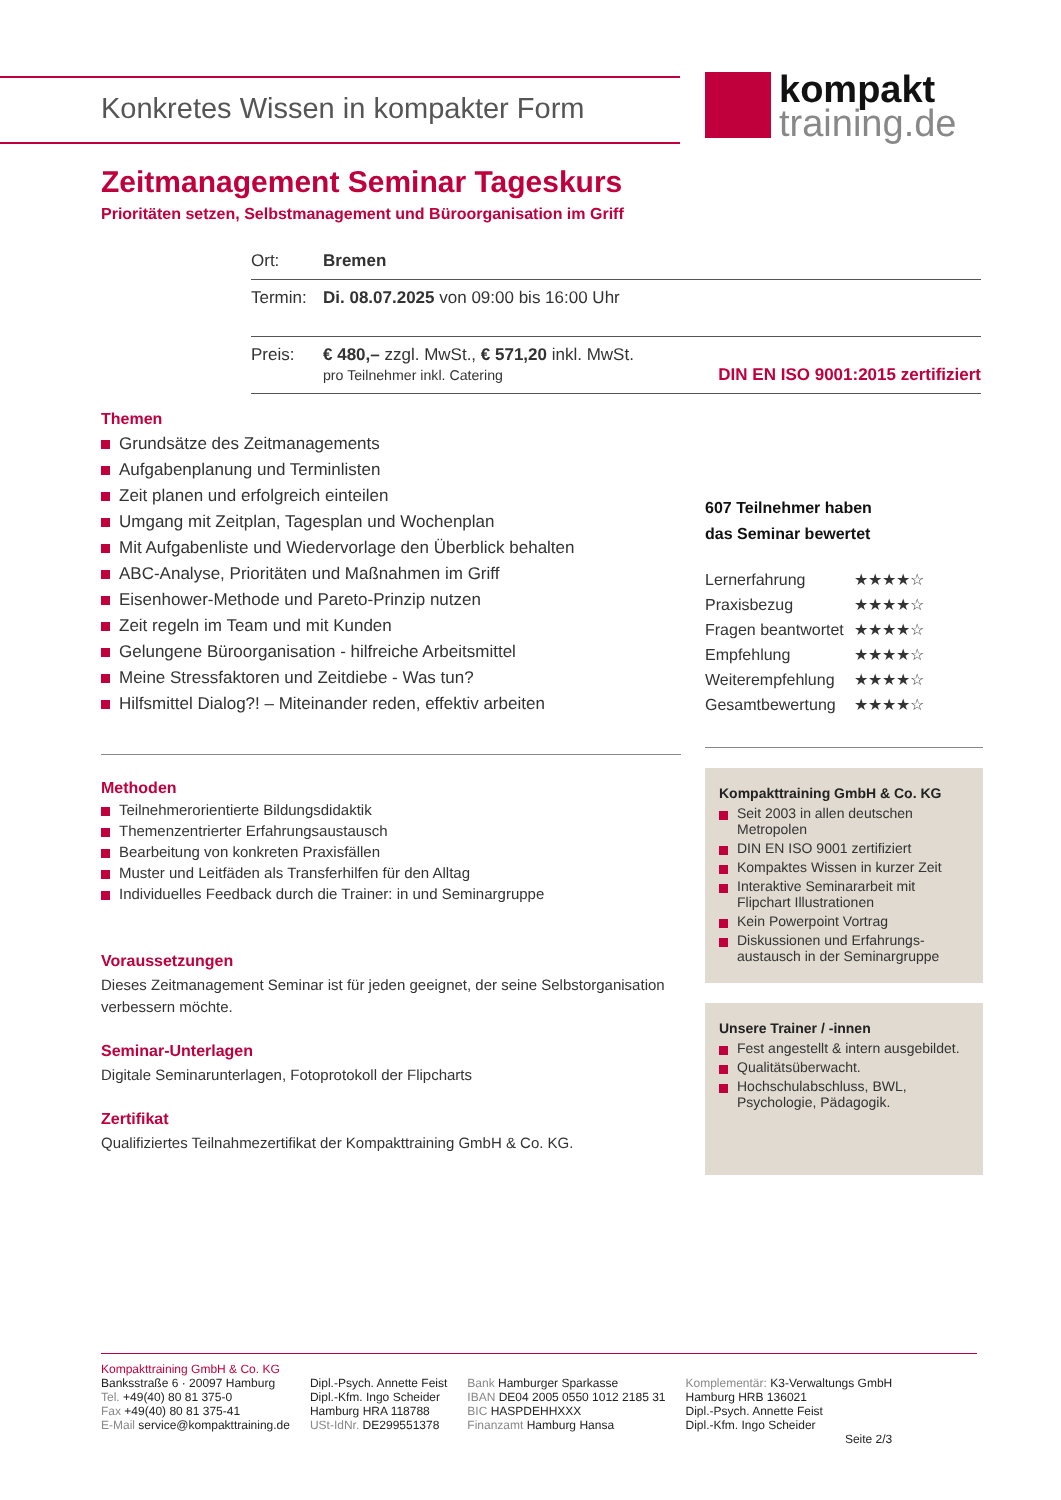Konkretes Wissen in kompakter Form
kompakt
training.de
Zeitmanagement Seminar Tageskurs
Prioritäten setzen, Selbstmanagement und Büroorganisation im Griff
| Ort: | Bremen |
| Termin: | Di. 08.07.2025 von 09:00 bis 16:00 Uhr |
| Preis: | € 480,– zzgl. MwSt., € 571,20 inkl. MwSt. pro Teilnehmer inkl. Catering DIN EN ISO 9001:2015 zertifiziert |
Themen
Grundsätze des Zeitmanagements
Aufgabenplanung und Terminlisten
Zeit planen und erfolgreich einteilen
Umgang mit Zeitplan, Tagesplan und Wochenplan
Mit Aufgabenliste und Wiedervorlage den Überblick behalten
ABC-Analyse, Prioritäten und Maßnahmen im Griff
Eisenhower-Methode und Pareto-Prinzip nutzen
Zeit regeln im Team und mit Kunden
Gelungene Büroorganisation - hilfreiche Arbeitsmittel
Meine Stressfaktoren und Zeitdiebe - Was tun?
Hilfsmittel Dialog?! – Miteinander reden, effektiv arbeiten
Methoden
Teilnehmerorientierte Bildungsdidaktik
Themenzentrierter Erfahrungsaustausch
Bearbeitung von konkreten Praxisfällen
Muster und Leitfäden als Transferhilfen für den Alltag
Individuelles Feedback durch die Trainer: in und Seminargruppe
Voraussetzungen
Dieses Zeitmanagement Seminar ist für jeden geeignet, der seine Selbstorganisation verbessern möchte.
Seminar-Unterlagen
Digitale Seminarunterlagen, Fotoprotokoll der Flipcharts
Zertifikat
Qualifiziertes Teilnahmezertifikat der Kompakttraining GmbH & Co. KG.
607 Teilnehmer haben
das Seminar bewertet
| Lernerfahrung | ★★★★☆ |
| Praxisbezug | ★★★★☆ |
| Fragen beantwortet | ★★★★☆ |
| Empfehlung | ★★★★☆ |
| Weiterempfehlung | ★★★★☆ |
| Gesamtbewertung | ★★★★☆ |
Kompakttraining GmbH & Co. KG
Seit 2003 in allen deutschen Metropolen
DIN EN ISO 9001 zertifiziert
Kompaktes Wissen in kurzer Zeit
Interaktive Seminararbeit mit Flipchart Illustrationen
Kein Powerpoint Vortrag
Diskussionen und Erfahrungs-austausch in der Seminargruppe
Unsere Trainer / -innen
Fest angestellt & intern ausgebildet.
Qualitätsüberwacht.
Hochschulabschluss, BWL, Psychologie, Pädagogik.
Kompakttraining GmbH & Co. KG
Banksstraße 6 · 20097 Hamburg
Tel. +49(40) 80 81 375-0
Fax +49(40) 80 81 375-41
E-Mail service@kompakttraining.de
Dipl.-Psych. Annette Feist
Dipl.-Kfm. Ingo Scheider
Hamburg HRA 118788
USt-IdNr. DE299551378
Bank Hamburger Sparkasse
IBAN DE04 2005 0550 1012 2185 31
BIC HASPDEHHXXX
Finanzamt Hamburg Hansa
Komplementär: K3-Verwaltungs GmbH
Hamburg HRB 136021
Dipl.-Psych. Annette Feist
Dipl.-Kfm. Ingo Scheider
Seite 2/3